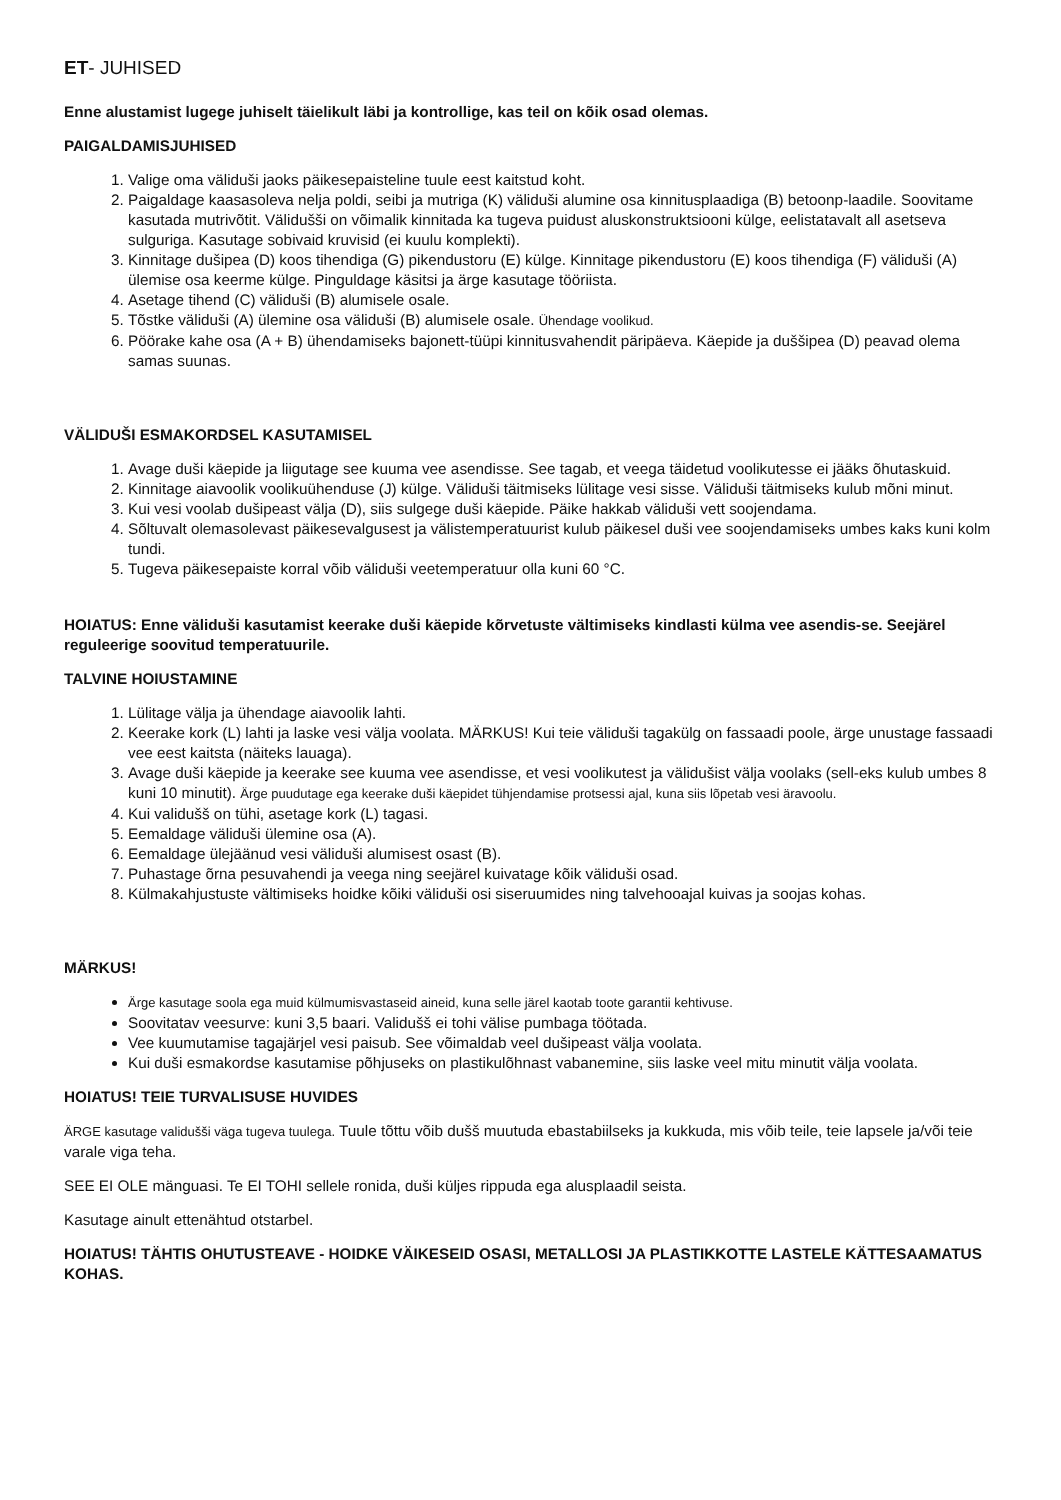ET- JUHISED
Enne alustamist lugege juhiselt täielikult läbi ja kontrollige, kas teil on kõik osad olemas.
PAIGALDAMISJUHISED
1. Valige oma väliduši jaoks päikesepaisteline tuule eest kaitstud koht.
2. Paigaldage kaasasoleva nelja poldi, seibi ja mutriga (K) väliduši alumine osa kinnitusplaadiga (B) betoonp-laadile. Soovitame kasutada mutrivõtit. Välidušši on võimalik kinnitada ka tugeva puidust aluskonstruktsiooni külge, eelistatavalt all asetseva sulguriga. Kasutage sobivaid kruvisid (ei kuulu komplekti).
3. Kinnitage dušipea (D) koos tihendiga (G) pikendustoru (E) külge. Kinnitage pikendustoru (E) koos tihendiga (F) väliduši (A) ülemise osa keerme külge. Pinguldage käsitsi ja ärge kasutage tööriista.
4. Asetage tihend (C) väliduši (B) alumisele osale.
5. Tõstke väliduši (A) ülemine osa väliduši (B) alumisele osale. Ühendage voolikud.
6. Pöörake kahe osa (A + B) ühendamiseks bajonett-tüüpi kinnitusvahendit päripäeva. Käepide ja duššipea (D) peavad olema samas suunas.
VÄLIDUŠI ESMAKORDSEL KASUTAMISEL
1. Avage duši käepide ja liigutage see kuuma vee asendisse. See tagab, et veega täidetud voolikutesse ei jääks õhutaskuid.
2. Kinnitage aiavoolik voolikuühenduse (J) külge. Väliduši täitmiseks lülitage vesi sisse. Väliduši täitmiseks kulub mõni minut.
3. Kui vesi voolab dušipeast välja (D), siis sulgege duši käepide. Päike hakkab väliduši vett soojendama.
4. Sõltuvalt olemasolevast päikesevalgusest ja välistemperatuurist kulub päikesel duši vee soojendamiseks umbes kaks kuni kolm tundi.
5. Tugeva päikesepaiste korral võib väliduši veetemperatuur olla kuni 60 °C.
HOIATUS: Enne väliduši kasutamist keerake duši käepide kõrvetuste vältimiseks kindlasti külma vee asendis-se. Seejärel reguleerige soovitud temperatuurile.
TALVINE HOIUSTAMINE
1. Lülitage välja ja ühendage aiavoolik lahti.
2. Keerake kork (L) lahti ja laske vesi välja voolata. MÄRKUS! Kui teie väliduši tagakülg on fassaadi poole, ärge unustage fassaadi vee eest kaitsta (näiteks lauaga).
3. Avage duši käepide ja keerake see kuuma vee asendisse, et vesi voolikutest ja välidušist välja voolaks (sell-eks kulub umbes 8 kuni 10 minutit). Ärge puudutage ega keerake duši käepidet tühjendamise protsessi ajal, kuna siis lõpetab vesi äravoolu.
4. Kui validušš on tühi, asetage kork (L) tagasi.
5. Eemaldage väliduši ülemine osa (A).
6. Eemaldage ülejäänud vesi väliduši alumisest osast (B).
7. Puhastage õrna pesuvahendi ja veega ning seejärel kuivatage kõik väliduši osad.
8. Külmakahjustuste vältimiseks hoidke kõiki väliduši osi siseruumides ning talvehooajal kuivas ja soojas kohas.
MÄRKUS!
Ärge kasutage soola ega muid külmumisvastaseid aineid, kuna selle järel kaotab toote garantii kehtivuse.
Soovitatav veesurve: kuni 3,5 baari. Validušš ei tohi välise pumbaga töötada.
Vee kuumutamise tagajärjel vesi paisub. See võimaldab veel dušipeast välja voolata.
Kui duši esmakordse kasutamise põhjuseks on plastikulõhnast vabanemine, siis laske veel mitu minutit välja voolata.
HOIATUS! TEIE TURVALISUSE HUVIDES
ÄRGE kasutage validušši väga tugeva tuulega. Tuule tõttu võib dušš muutuda ebastabiilseks ja kukkuda, mis võib teile, teie lapsele ja/või teie varale viga teha.
SEE EI OLE mänguasi. Te EI TOHI sellele ronida, duši küljes rippuda ega alusplaadil seista.
Kasutage ainult ettenähtud otstarbel.
HOIATUS! TÄHTIS OHUTUSTEAVE - HOIDKE VÄIKESEID OSASI, METALLOSI JA PLASTIKKOTTE LASTELE KÄTTESAAMATUS KOHAS.